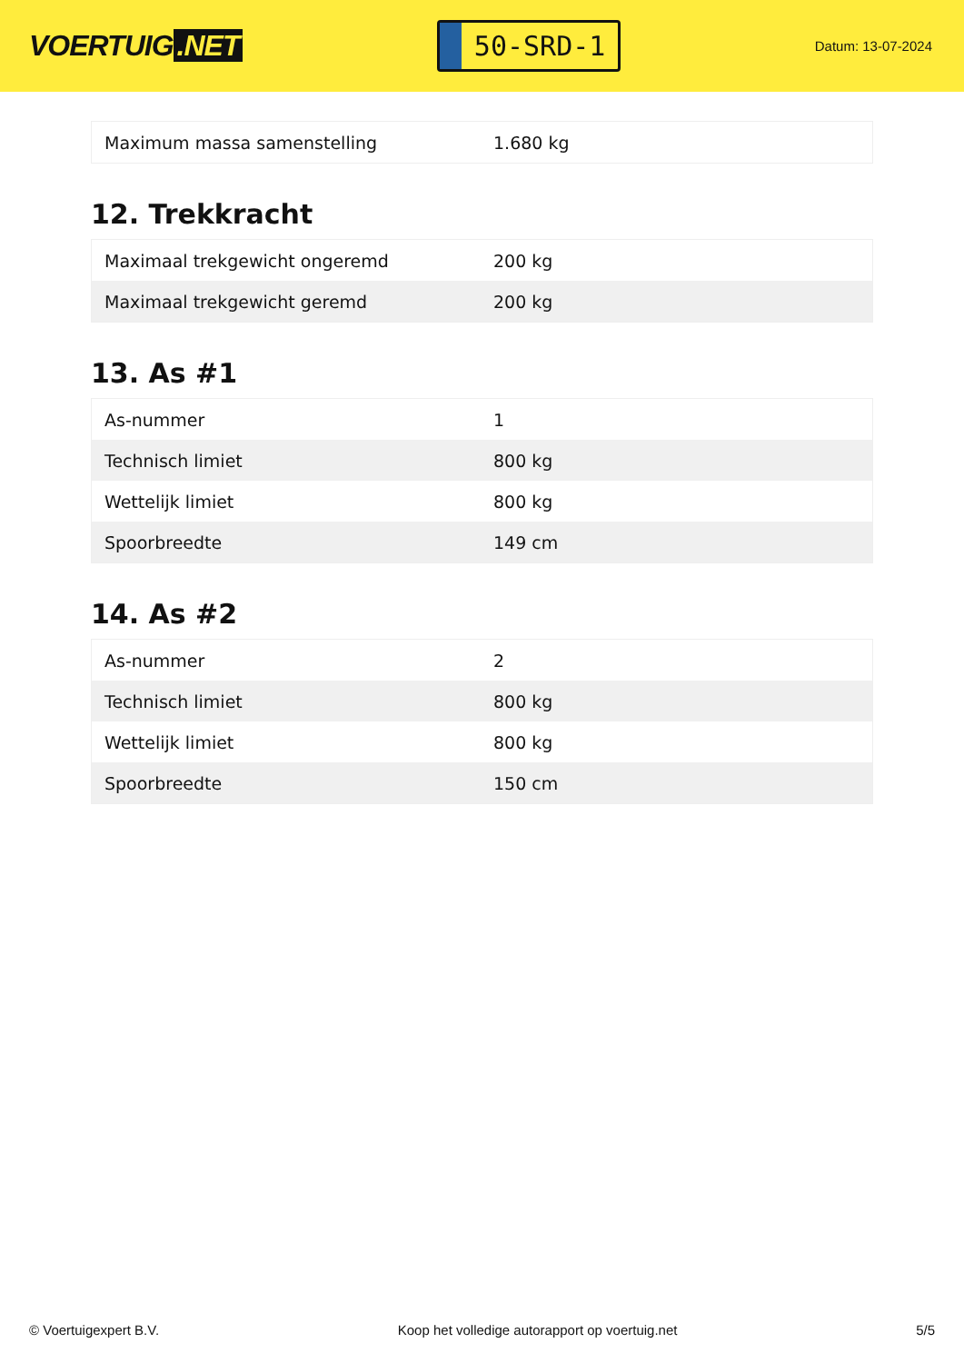VOERTUIG.NET
50-SRD-1
Datum: 13-07-2024
| Maximum massa samenstelling | 1.680 kg |
12. Trekkracht
| Maximaal trekgewicht ongeremd | 200 kg |
| Maximaal trekgewicht geremd | 200 kg |
13. As #1
| As-nummer | 1 |
| Technisch limiet | 800 kg |
| Wettelijk limiet | 800 kg |
| Spoorbreedte | 149 cm |
14. As #2
| As-nummer | 2 |
| Technisch limiet | 800 kg |
| Wettelijk limiet | 800 kg |
| Spoorbreedte | 150 cm |
© Voertuigexpert B.V. Koop het volledige autorapport op voertuig.net 5/5